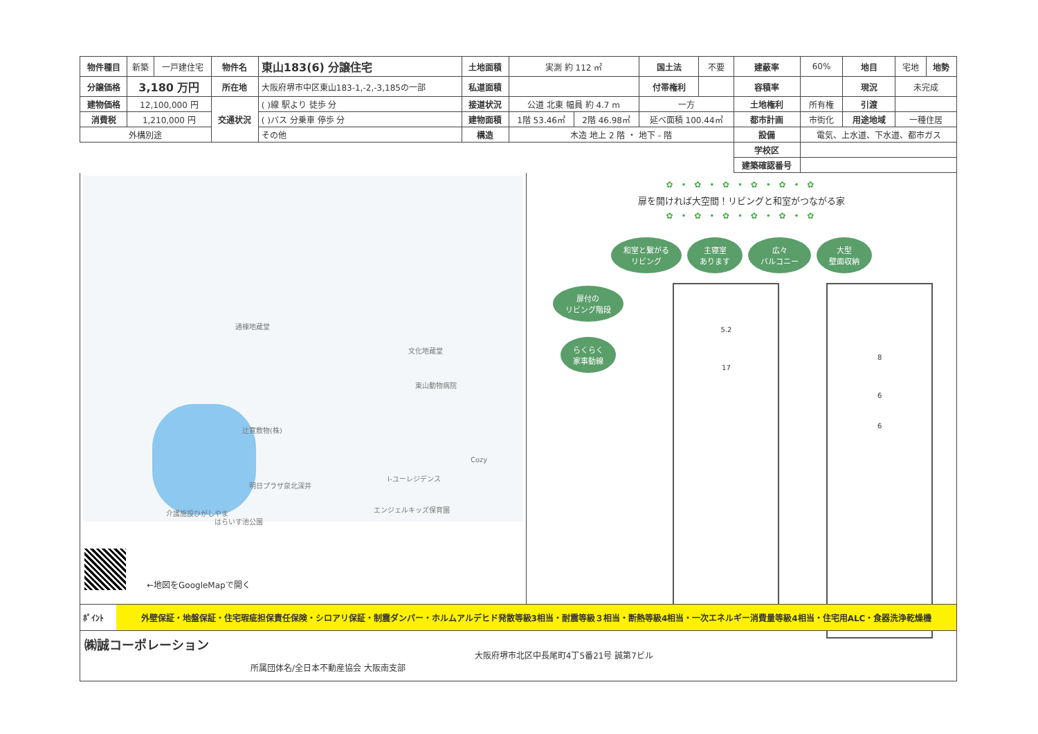| 物件種目 | 新築 | 一戸建住宅 | 物件名 | 東山183(6) 分譲住宅 | 土地面積 | 実測 約 112 ㎡ | | 国土法 | 不要 | 建蔽率 | 60% | 地目 | 宅地 | 地勢 |
| 分譲価格 | 3,180 万円 | | 所在地 | 大阪府堺市中区東山183-1,-2,-3,185の一部 | 私道面積 | | | 付帯権利 | | 容積率 | | 現況 | 未完成 | |
| 建物価格 | 12,100,000 円 | | 交通状況 | ( )線 駅より 徒歩 分 | 接道状況 | 公道 北東 幅員 約 4.7 m | | 一方 | | 土地権利 | 所有権 | 引渡 | | |
| 消費税 | 1,210,000 円 | | | ( )バス 分乗車 停歩 分 | 建物面積 | 1階 53.46㎡ | 2階 46.98㎡ | 延べ面積 100.44㎡ | | 都市計画 | 市街化 | 用途地域 | 一種住居 | |
| 外構別途 | | | | その他 | 構造 | 木造 地上 2 階 ・ 地下 - 階 | | | | 設備 | 電気、上水道、下水道、都市ガス | | | |
| | | | | | | | | | | 学校区 | | | | |
| | | | | | | | | | | 建築確認番号 | | | | |
通棟地蔵堂
文化地蔵堂
東山動物病院
辻寛敷物(株)
Cozy
I-ユーレジデンス
明日プラザ泉北深井
エンジェルキッズ保育園 介護施設ひがしやま
はらいす池公園
←地図をGoogleMapで開く
✿ • ✿ • ✿ • ✿ • ✿ • ✿
扉を開ければ大空間！リビングと和室がつながる家
✿ • ✿ • ✿ • ✿ • ✿ • ✿
和室と繋がる
リビング 主寝室
あります 広々
バルコニー 大型
壁面収納
扉付の
リビング階段
らくらく
家事動線
5.2
17
8
6
6
ﾎﾟｲﾝﾄ 外壁保証・地盤保証・住宅瑕疵担保責任保険・シロアリ保証・制震ダンパー・ホルムアルデヒド発散等級3相当・耐震等級３相当・断熱等級4相当・一次エネルギー消費量等級4相当・住宅用ALC・食器洗浄乾燥機
㈱誠コーポレーション
所属団体名/全日本不動産協会 大阪南支部
大阪府堺市北区中長尾町4丁5番21号 誠第7ビル